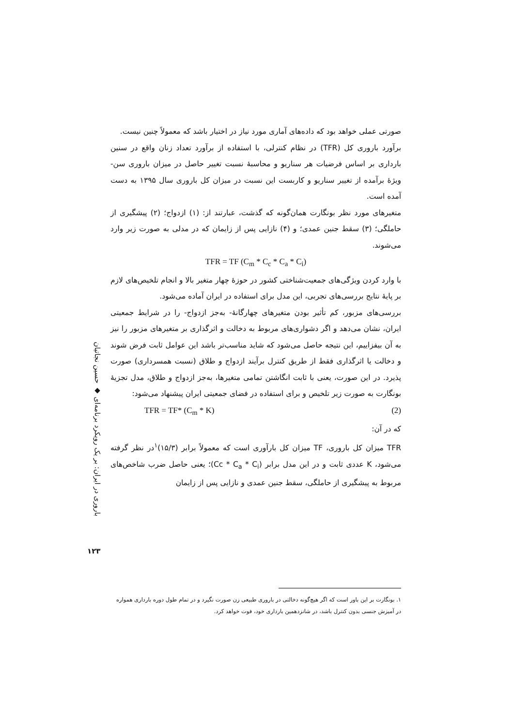صورتی عملی خواهد بود که داده‌های آماری مورد نیاز در اختیار باشد که معمولاً چنین نیست.
برآورد باروری کل (TFR) در نظام کنترلی، با استفاده از برآورد تعداد زنان واقع در سنین بارداری بر اساس فرضیات هر سناریو و محاسبهٔ نسبت تغییر حاصل در میزان باروری سن- ویژهٔ برآمده از تغییر سناریو و کاربست این نسبت در میزان کل باروری سال ۱۳۹۵ به دست آمده است.
متغیرهای مورد نظر بونگارت همان‌گونه که گذشت، عبارتند از: (۱) ازدواج؛ (۲) پیشگیری از حاملگی؛ (۳) سقط جنین عمدی؛ و (۴) نازایی پس از زایمان که در مدلی به صورت زیر وارد می‌شوند.
TFR = TF (C<sub>m</sub> * C<sub>c</sub> * C<sub>a</sub> * C<sub>i</sub>)
با وارد کردن ویژگی‌های جمعیت‌شناختی کشور در حوزهٔ چهار متغیر بالا و انجام تلخیص‌های لازم بر پایهٔ نتایج بررسی‌های تجربی، این مدل برای استفاده در ایران آماده می‌شود.
بررسی‌های مزبور، کم تأثیر بودن متغیرهای چهارگانهٔ- به‌جز ازدواج- را در شرایط جمعیتی ایران، نشان می‌دهد و اگر دشواری‌های مربوط به دخالت و اثرگذاری بر متغیرهای مزبور را نیز به آن بیفزاییم، این نتیجه حاصل می‌شود که شاید مناسب‌تر باشد این عوامل ثابت فرض شوند و دخالت یا اثرگذاری فقط از طریق کنترل برآیند ازدواج و طلاق (نسبت همسرداری) صورت پذیرد. در این صورت، یعنی با ثابت انگاشتن تمامی متغیرها، به‌جز ازدواج و طلاق، مدل تجزیهٔ بونگارت به صورت زیر تلخیص و برای استفاده در فضای جمعیتی ایران پیشنهاد می‌شود:
TFR = TF* (C<sub>m</sub> * K) (2)
که در آن:
TFR میزان کل باروری، TF میزان کل بارآوری است که معمولاً برابر (۱۵/۳)<sup>۱</sup>در نظر گرفته می‌شود، K عددی ثابت و در این مدل برابر (Cc * C<sub>a</sub> * C<sub>i</sub>)؛ یعنی حاصل ضرب شاخص‌های مربوط به پیشگیری از حاملگی، سقط جنین عمدی و نازایی پس از زایمان
باروری در ایران: بر یک رویکرد برنامه‌ای ◆ حسین نجاتیان
۱۲۳
۱. بونگارت بر این باور است که اگر هیچ‌گونه دخالتی در باروری طبیعی زن صورت نگیرد و در تمام طول دوره بارداری همواره در آمیزش جنسی بدون کنترل باشد، در شانزدهمین بارداری خود، فوت خواهد کرد.